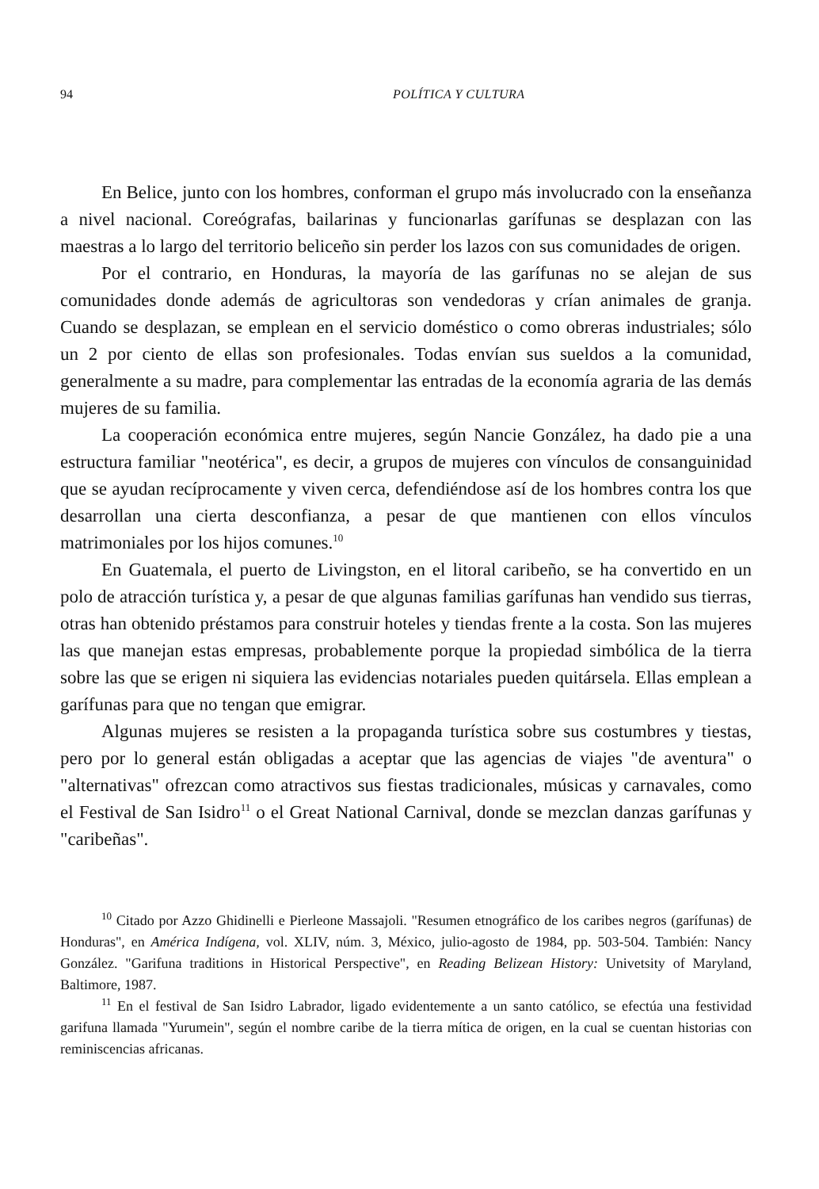94 POLÍTICA Y CULTURA
En Belice, junto con los hombres, conforman el grupo más involucrado con la enseñanza a nivel nacional. Coreógrafas, bailarinas y funcionarlas garífunas se desplazan con las maestras a lo largo del territorio beliceño sin perder los lazos con sus comunidades de origen.
Por el contrario, en Honduras, la mayoría de las garífunas no se alejan de sus comunidades donde además de agricultoras son vendedoras y crían animales de granja. Cuando se desplazan, se emplean en el servicio doméstico o como obreras industriales; sólo un 2 por ciento de ellas son profesionales. Todas envían sus sueldos a la comunidad, generalmente a su madre, para complementar las entradas de la economía agraria de las demás mujeres de su familia.
La cooperación económica entre mujeres, según Nancie González, ha dado pie a una estructura familiar "neotérica", es decir, a grupos de mujeres con vínculos de consanguinidad que se ayudan recíprocamente y viven cerca, defendiéndose así de los hombres contra los que desarrollan una cierta desconfianza, a pesar de que mantienen con ellos vínculos matrimoniales por los hijos comunes.<sup>10</sup>
En Guatemala, el puerto de Livingston, en el litoral caribeño, se ha convertido en un polo de atracción turística y, a pesar de que algunas familias garífunas han vendido sus tierras, otras han obtenido préstamos para construir hoteles y tiendas frente a la costa. Son las mujeres las que manejan estas empresas, probablemente porque la propiedad simbólica de la tierra sobre las que se erigen ni siquiera las evidencias notariales pueden quitársela. Ellas emplean a garífunas para que no tengan que emigrar.
Algunas mujeres se resisten a la propaganda turística sobre sus costumbres y tiestas, pero por lo general están obligadas a aceptar que las agencias de viajes "de aventura" o "alternativas" ofrezcan como atractivos sus fiestas tradicionales, músicas y carnavales, como el Festival de San Isidro<sup>11</sup> o el Great National Carnival, donde se mezclan danzas garífunas y "caribeñas".
<sup>10</sup> Citado por Azzo Ghidinelli e Pierleone Massajoli. "Resumen etnográfico de los caribes negros (garífunas) de Honduras", en América Indígena, vol. XLIV, núm. 3, México, julio-agosto de 1984, pp. 503-504. También: Nancy González. "Garifuna traditions in Historical Perspective", en Reading Belizean History: Univetsity of Maryland, Baltimore, 1987.
<sup>11</sup> En el festival de San Isidro Labrador, ligado evidentemente a un santo católico, se efectúa una festividad garifuna llamada "Yurumein", según el nombre caribe de la tierra mítica de origen, en la cual se cuentan historias con reminiscencias africanas.